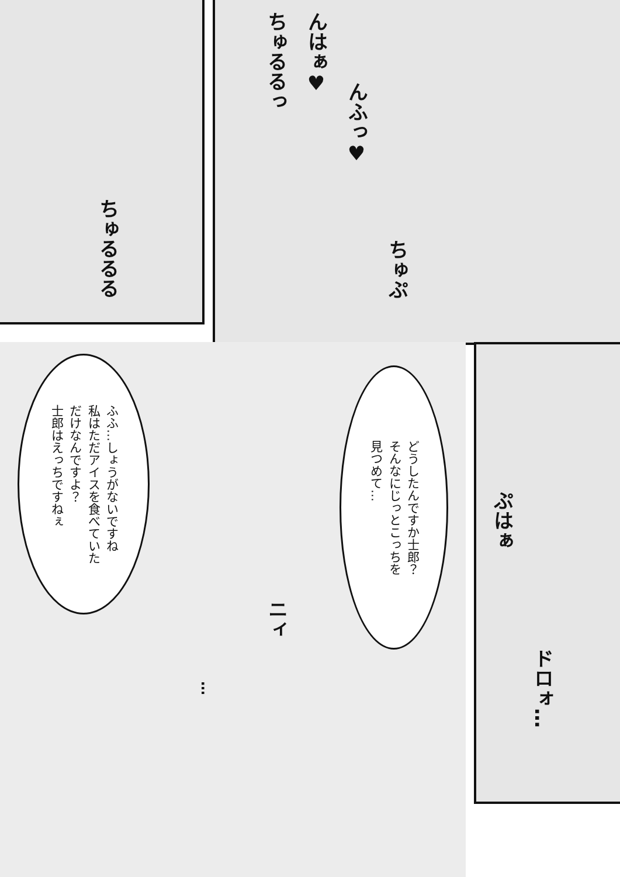ちゅるるる
ちゅるるっ
んはぁ♥
んふっ♥
ちゅぷ
どうしたんですか士郎？
そんなにじっとこっちを
見つめて…
ニィ
…
ふふ…しょうがないですね
私はただアイスを食べていた
だけなんですよ？
士郎はえっちですねぇ
ぷはぁ
ドロォ…